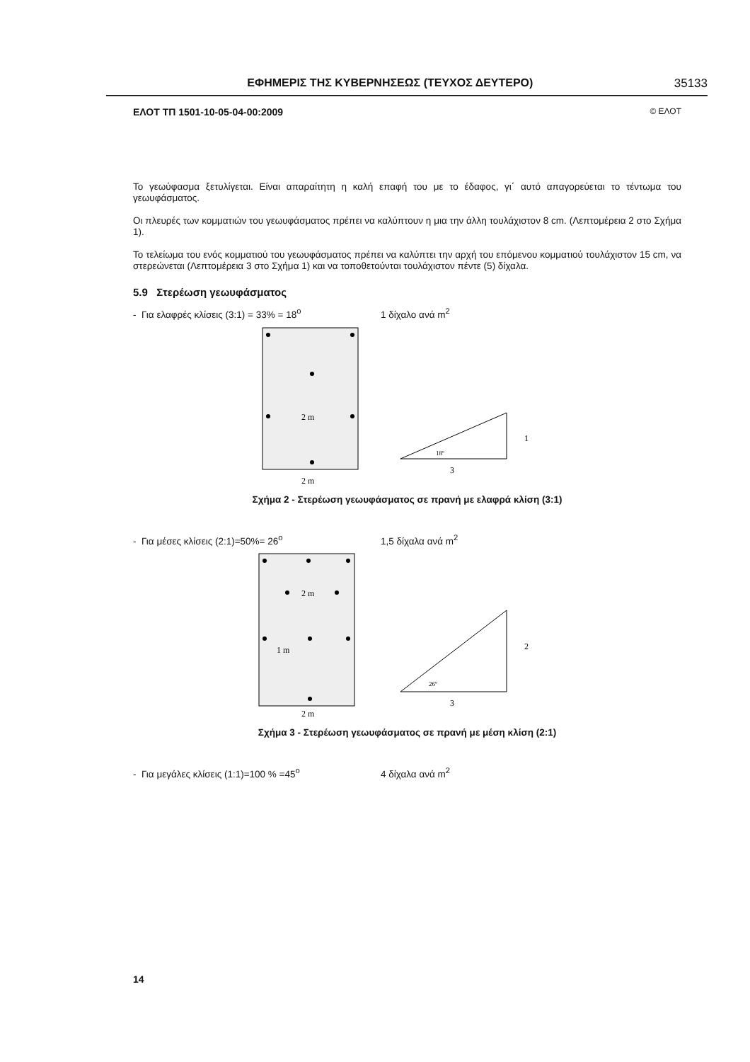ΕΦΗΜΕΡΙΣ ΤΗΣ ΚΥΒΕΡΝΗΣΕΩΣ (ΤΕΥΧΟΣ ΔΕΥΤΕΡΟ) 35133
ΕΛΟΤ ΤΠ 1501-10-05-04-00:2009 © ΕΛΟΤ
Το γεωύφασμα ξετυλίγεται. Είναι απαραίτητη η καλή επαφή του με το έδαφος, γι΄ αυτό απαγορεύεται το τέντωμα του γεωυφάσματος.
Οι πλευρές των κομματιών του γεωυφάσματος πρέπει να καλύπτουν η μια την άλλη τουλάχιστον 8 cm. (Λεπτομέρεια 2 στο Σχήμα 1).
Το τελείωμα του ενός κομματιού του γεωυφάσματος πρέπει να καλύπτει την αρχή του επόμενου κομματιού τουλάχιστον 15 cm, να στερεώνεται (Λεπτομέρεια 3 στο Σχήμα 1) και να τοποθετούνται τουλάχιστον πέντε (5) δίχαλα.
5.9 Στερέωση γεωυφάσματος
- Για ελαφρές κλίσεις (3:1) = 33% = 18<sup>o</sup> 1 δίχαλο ανά m<sup>2</sup>
2 m
2 m
1
3
18º
Σχήμα 2 - Στερέωση γεωυφάσματος σε πρανή με ελαφρά κλίση (3:1)
- Για μέσες κλίσεις (2:1)=50%= 26<sup>o</sup> 1,5 δίχαλα ανά m<sup>2</sup>
2 m
1 m
2 m
2
3
26º
Σχήμα 3 - Στερέωση γεωυφάσματος σε πρανή με μέση κλίση (2:1)
- Για μεγάλες κλίσεις (1:1)=100 % =45<sup>o</sup> 4 δίχαλα ανά m<sup>2</sup>
14